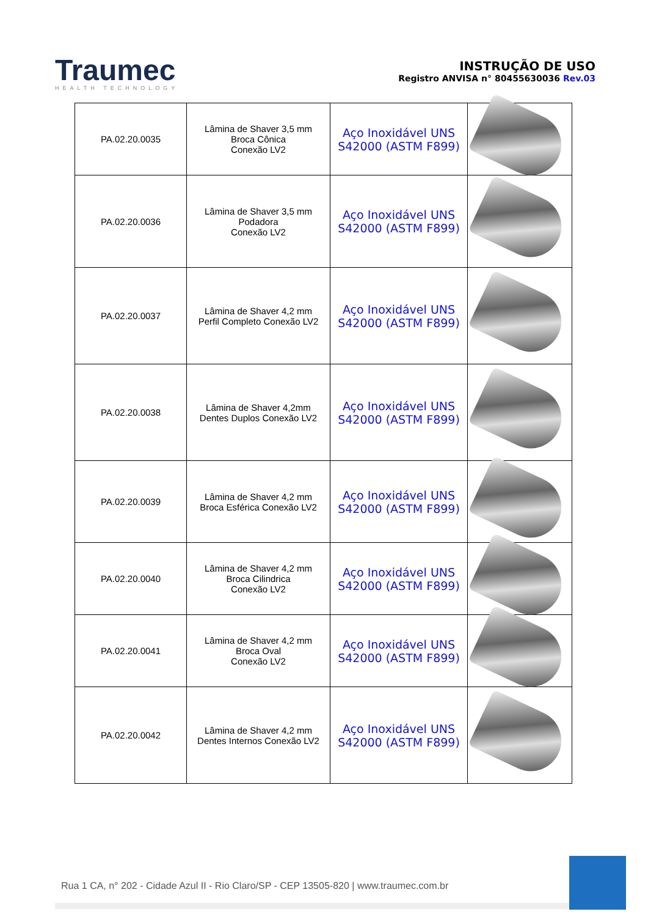Traumec
HEALTH TECHNOLOGY
INSTRUÇÃO DE USO
Registro ANVISA n° 80455630036 Rev.03
| PA.02.20.0035 | Lâmina de Shaver 3,5 mm Broca Cônica Conexão LV2 | Aço Inoxidável UNS S42000 (ASTM F899) | |
| PA.02.20.0036 | Lâmina de Shaver 3,5 mm Podadora Conexão LV2 | Aço Inoxidável UNS S42000 (ASTM F899) | |
| PA.02.20.0037 | Lâmina de Shaver 4,2 mm Perfil Completo Conexão LV2 | Aço Inoxidável UNS S42000 (ASTM F899) | |
| PA.02.20.0038 | Lâmina de Shaver 4,2mm Dentes Duplos Conexão LV2 | Aço Inoxidável UNS S42000 (ASTM F899) | |
| PA.02.20.0039 | Lâmina de Shaver 4,2 mm Broca Esférica Conexão LV2 | Aço Inoxidável UNS S42000 (ASTM F899) | |
| PA.02.20.0040 | Lâmina de Shaver 4,2 mm Broca Cilindrica Conexão LV2 | Aço Inoxidável UNS S42000 (ASTM F899) | |
| PA.02.20.0041 | Lâmina de Shaver 4,2 mm Broca Oval Conexão LV2 | Aço Inoxidável UNS S42000 (ASTM F899) | |
| PA.02.20.0042 | Lâmina de Shaver 4,2 mm Dentes Internos Conexão LV2 | Aço Inoxidável UNS S42000 (ASTM F899) | |
Rua 1 CA, n° 202 - Cidade Azul II - Rio Claro/SP - CEP 13505-820 | www.traumec.com.br